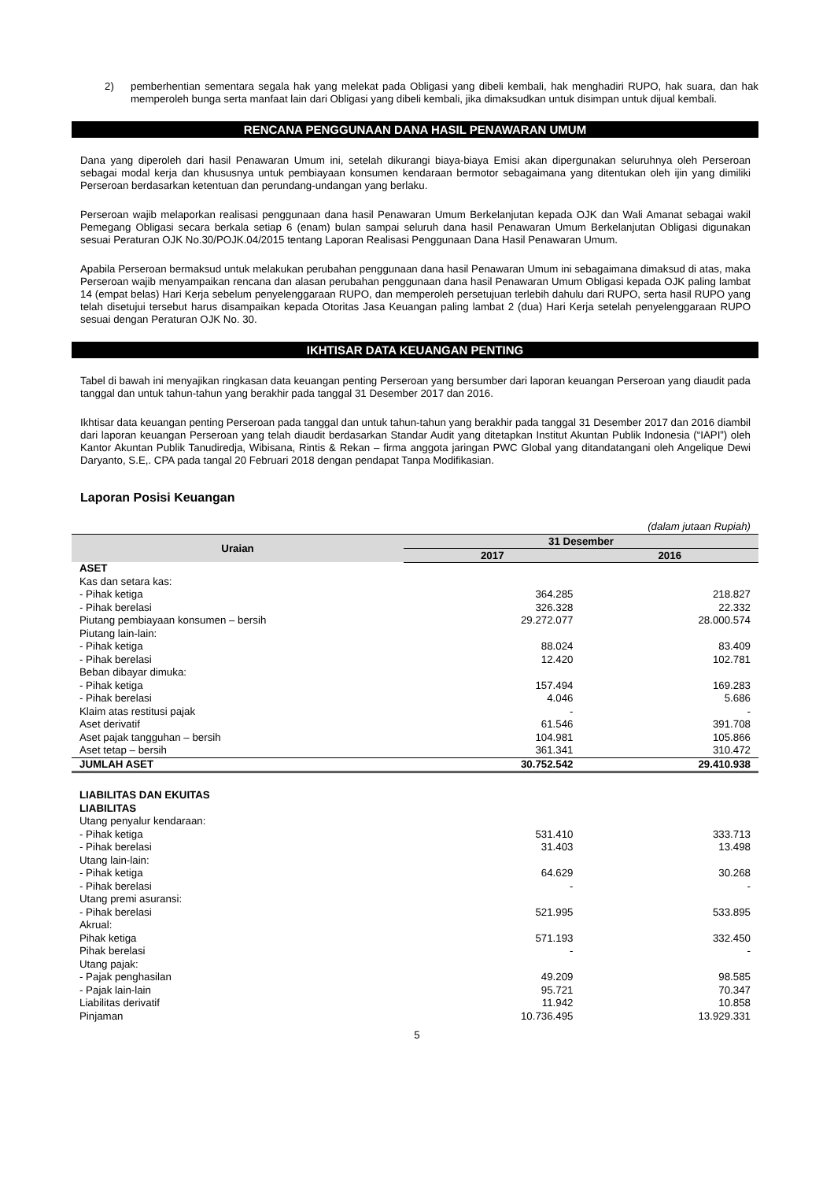2) pemberhentian sementara segala hak yang melekat pada Obligasi yang dibeli kembali, hak menghadiri RUPO, hak suara, dan hak memperoleh bunga serta manfaat lain dari Obligasi yang dibeli kembali, jika dimaksudkan untuk disimpan untuk dijual kembali.
RENCANA PENGGUNAAN DANA HASIL PENAWARAN UMUM
Dana yang diperoleh dari hasil Penawaran Umum ini, setelah dikurangi biaya-biaya Emisi akan dipergunakan seluruhnya oleh Perseroan sebagai modal kerja dan khususnya untuk pembiayaan konsumen kendaraan bermotor sebagaimana yang ditentukan oleh ijin yang dimiliki Perseroan berdasarkan ketentuan dan perundang-undangan yang berlaku.
Perseroan wajib melaporkan realisasi penggunaan dana hasil Penawaran Umum Berkelanjutan kepada OJK dan Wali Amanat sebagai wakil Pemegang Obligasi secara berkala setiap 6 (enam) bulan sampai seluruh dana hasil Penawaran Umum Berkelanjutan Obligasi digunakan sesuai Peraturan OJK No.30/POJK.04/2015 tentang Laporan Realisasi Penggunaan Dana Hasil Penawaran Umum.
Apabila Perseroan bermaksud untuk melakukan perubahan penggunaan dana hasil Penawaran Umum ini sebagaimana dimaksud di atas, maka Perseroan wajib menyampaikan rencana dan alasan perubahan penggunaan dana hasil Penawaran Umum Obligasi kepada OJK paling lambat 14 (empat belas) Hari Kerja sebelum penyelenggaraan RUPO, dan memperoleh persetujuan terlebih dahulu dari RUPO, serta hasil RUPO yang telah disetujui tersebut harus disampaikan kepada Otoritas Jasa Keuangan paling lambat 2 (dua) Hari Kerja setelah penyelenggaraan RUPO sesuai dengan Peraturan OJK No. 30.
IKHTISAR DATA KEUANGAN PENTING
Tabel di bawah ini menyajikan ringkasan data keuangan penting Perseroan yang bersumber dari laporan keuangan Perseroan yang diaudit pada tanggal dan untuk tahun-tahun yang berakhir pada tanggal 31 Desember 2017 dan 2016.
Ikhtisar data keuangan penting Perseroan pada tanggal dan untuk tahun-tahun yang berakhir pada tanggal 31 Desember 2017 dan 2016 diambil dari laporan keuangan Perseroan yang telah diaudit berdasarkan Standar Audit yang ditetapkan Institut Akuntan Publik Indonesia (“IAPI”) oleh Kantor Akuntan Publik Tanudiredja, Wibisana, Rintis & Rekan – firma anggota jaringan PWC Global yang ditandatangani oleh Angelique Dewi Daryanto, S.E,. CPA pada tangal 20 Februari 2018 dengan pendapat Tanpa Modifikasian.
Laporan Posisi Keuangan
| (dalam jutaan Rupiah) | | |
| Uraian | 31 Desember | |
| | 2017 | 2016 |
| ASET | | |
| Kas dan setara kas: | | |
| - Pihak ketiga | 364.285 | 218.827 |
| - Pihak berelasi | 326.328 | 22.332 |
| Piutang pembiayaan konsumen – bersih | 29.272.077 | 28.000.574 |
| Piutang lain-lain: | | |
| - Pihak ketiga | 88.024 | 83.409 |
| - Pihak berelasi | 12.420 | 102.781 |
| Beban dibayar dimuka: | | |
| - Pihak ketiga | 157.494 | 169.283 |
| - Pihak berelasi | 4.046 | 5.686 |
| Klaim atas restitusi pajak | - | - |
| Aset derivatif | 61.546 | 391.708 |
| Aset pajak tangguhan – bersih | 104.981 | 105.866 |
| Aset tetap – bersih | 361.341 | 310.472 |
| JUMLAH ASET | 30.752.542 | 29.410.938 |
| LIABILITAS DAN EKUITAS | | |
| LIABILITAS | | |
| Utang penyalur kendaraan: | | |
| - Pihak ketiga | 531.410 | 333.713 |
| - Pihak berelasi | 31.403 | 13.498 |
| Utang lain-lain: | | |
| - Pihak ketiga | 64.629 | 30.268 |
| - Pihak berelasi | - | - |
| Utang premi asuransi: | | |
| - Pihak berelasi | 521.995 | 533.895 |
| Akrual: | | |
| Pihak ketiga | 571.193 | 332.450 |
| Pihak berelasi | - | - |
| Utang pajak: | | |
| - Pajak penghasilan | 49.209 | 98.585 |
| - Pajak lain-lain | 95.721 | 70.347 |
| Liabilitas derivatif | 11.942 | 10.858 |
| Pinjaman | 10.736.495 | 13.929.331 |
5